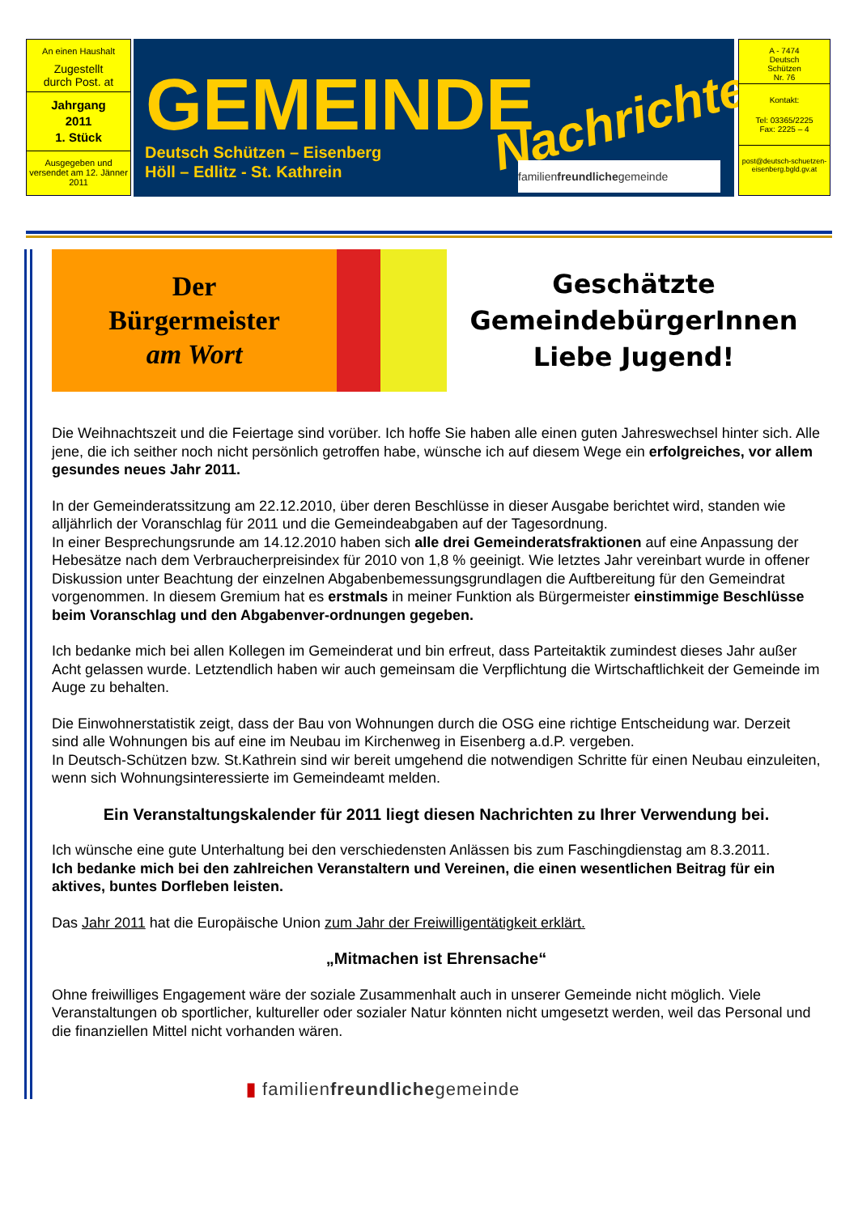An einen Haushalt
Zugestellt
durch Post. at
Jahrgang
2011
1. Stück
Ausgegeben und versendet am 12. Jänner 2011
GEMEINDE Nachrichten
Deutsch Schützen – Eisenberg
Höll – Edlitz - St. Kathrein
familienfreundlichegemeinde
A - 7474
Deutsch
Schützen
Nr. 76
Kontakt:
Tel: 03365/2225
Fax: 2225 – 4
post@deutsch-schuetzen-eisenberg.bgld.gv.at
Der
Bürgermeister
am Wort
Geschätzte
GemeindebürgerInnen
Liebe Jugend!
Die Weihnachtszeit und die Feiertage sind vorüber. Ich hoffe Sie haben alle einen guten Jahreswechsel hinter sich. Alle jene, die ich seither noch nicht persönlich getroffen habe, wünsche ich auf diesem Wege ein erfolgreiches, vor allem gesundes neues Jahr 2011.
In der Gemeinderatssitzung am 22.12.2010, über deren Beschlüsse in dieser Ausgabe berichtet wird, standen wie alljährlich der Voranschlag für 2011 und die Gemeindeabgaben auf der Tagesordnung.
In einer Besprechungsrunde am 14.12.2010 haben sich alle drei Gemeinderatsfraktionen auf eine Anpassung der Hebesätze nach dem Verbraucherpreisindex für 2010 von 1,8 % geeinigt. Wie letztes Jahr vereinbart wurde in offener Diskussion unter Beachtung der einzelnen Abgabenbemessungsgrundlagen die Auftbereitung für den Gemeindrat vorgenommen. In diesem Gremium hat es erstmals in meiner Funktion als Bürgermeister einstimmige Beschlüsse beim Voranschlag und den Abgabenver-ordnungen gegeben.
Ich bedanke mich bei allen Kollegen im Gemeinderat und bin erfreut, dass Parteitaktik zumindest dieses Jahr außer Acht gelassen wurde. Letztendlich haben wir auch gemeinsam die Verpflichtung die Wirtschaftlichkeit der Gemeinde im Auge zu behalten.
Die Einwohnerstatistik zeigt, dass der Bau von Wohnungen durch die OSG eine richtige Entscheidung war. Derzeit sind alle Wohnungen bis auf eine im Neubau im Kirchenweg in Eisenberg a.d.P. vergeben.
In Deutsch-Schützen bzw. St.Kathrein sind wir bereit umgehend die notwendigen Schritte für einen Neubau einzuleiten, wenn sich Wohnungsinteressierte im Gemeindeamt melden.
Ein Veranstaltungskalender für 2011 liegt diesen Nachrichten zu Ihrer Verwendung bei.
Ich wünsche eine gute Unterhaltung bei den verschiedensten Anlässen bis zum Faschingdienstag am 8.3.2011.
Ich bedanke mich bei den zahlreichen Veranstaltern und Vereinen, die einen wesentlichen Beitrag für ein aktives, buntes Dorfleben leisten.
Das Jahr 2011 hat die Europäische Union zum Jahr der Freiwilligentätigkeit erklärt.
„Mitmachen ist Ehrensache“
Ohne freiwilliges Engagement wäre der soziale Zusammenhalt auch in unserer Gemeinde nicht möglich. Viele Veranstaltungen ob sportlicher, kultureller oder sozialer Natur könnten nicht umgesetzt werden, weil das Personal und die finanziellen Mittel nicht vorhanden wären.
▮ familienfreundlichegemeinde